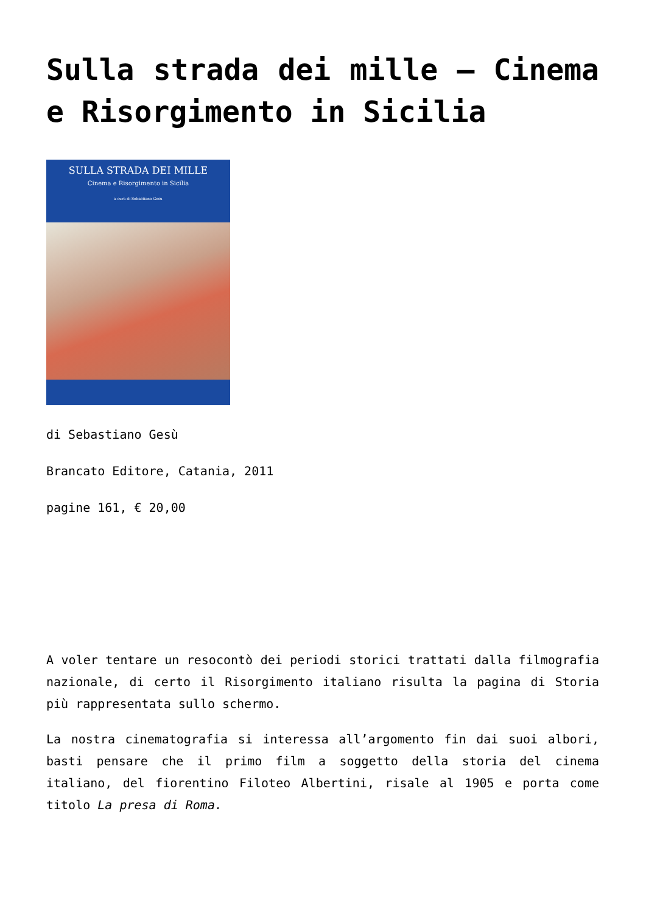Sulla strada dei mille – Cinema e Risorgimento in Sicilia
SULLA STRADA DEI MILLE
Cinema e Risorgimento in Sicilia
a cura di Sebastiano Gesù
di Sebastiano Gesù
Brancato Editore, Catania, 2011
pagine 161, € 20,00
A voler tentare un resocontò dei periodi storici trattati dalla filmografia nazionale, di certo il Risorgimento italiano risulta la pagina di Storia più rappresentata sullo schermo.
La nostra cinematografia si interessa all’argomento fin dai suoi albori, basti pensare che il primo film a soggetto della storia del cinema italiano, del fiorentino Filoteo Albertini, risale al 1905 e porta come titolo La presa di Roma.